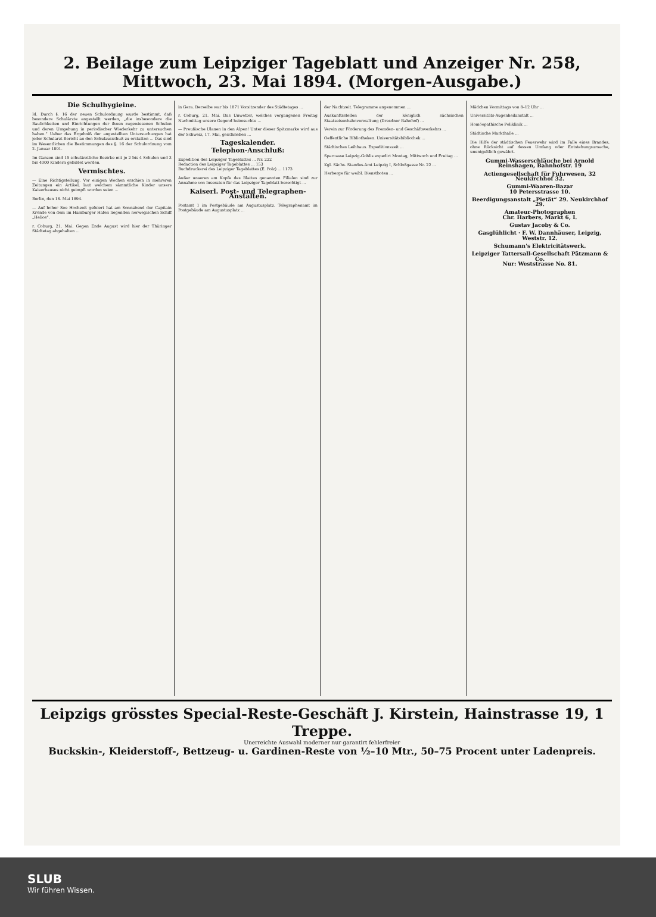2. Beilage zum Leipziger Tageblatt und Anzeiger Nr. 258, Mittwoch, 23. Mai 1894. (Morgen-Ausgabe.)
Die Schulhygieine.
Id. Durch §. 16 der neuen Schulordnung wurde bestimmt, daß besondere Schulärzte angestellt werden, „die insbesondere die Baulichkeiten und Einrichtungen der ihnen zugewiesenen Schulen und deren Umgebung in periodischer Wiederkehr zu untersuchen haben.“ Ueber das Ergebniß der angestellten Untersuchungen hat jeder Schularzt Bericht an den Schulausschuß zu erstatten ... Das sind im Wesentlichen die Bestimmungen des §. 16 der Schulordnung vom 2. Januar 1891.
Im Ganzen sind 15 schulärztliche Bezirke mit je 2 bis 4 Schulen und 3 bis 4000 Kindern gebildet worden.
Vermischtes.
— Eine Richtigstellung. Vor einigen Wochen erschien in mehreren Zeitungen ein Artikel, laut welchem sämmtliche Kinder unsers Kaiserhauses nicht geimpft worden seien ...
Berlin, den 18. Mai 1894.
— Auf hoher See Hochzeit gefeiert hat am Sonnabend der Capitain Krönde von dem im Hamburger Hafen liegenden norwegischen Schiff „Helios“.
r. Coburg, 21. Mai. Gegen Ende August wird hier der Thüringer Städtetag abgehalten ...
in Gera. Derselbe war bis 1871 Vorsitzender des Städtetages ...
r. Coburg, 21. Mai. Das Unwetter, welches vergangenen Freitag Nachmittag unsere Gegend heimsuchte ...
— Preußische Ulanen in den Alpen! Unter dieser Spitzmarke wird aus der Schweiz, 17. Mai, geschrieben ...
Tageskalender.
Telephon-Anschluß:
Expedition des Leipziger Tageblattes ... Nr. 222
Redaction des Leipziger Tageblattes ... 153
Buchdruckerei des Leipziger Tageblattes (E. Polz) ... 1173
Außer unseren am Kopfe des Blattes genannten Filialen sind zur Annahme von Inseraten für das Leipziger Tageblatt berechtigt ...
Kaiserl. Post- und Telegraphen-Anstalten.
Postamt 1 im Postgebäude am Augustusplatz. Telegraphenamt im Postgebäude am Augustusplatz ...
der Nachtzeit. Telegramme angenommen ...
Auskunftsstellen der königlich sächsischen Staatseisenbahnverwaltung (Dresdner Bahnhof) ...
Verein zur Förderung des Fremden- und Geschäftsverkehrs ...
Oeffentliche Bibliotheken. Universitätsbibliothek ...
Städtisches Leihhaus. Expeditionszeit ...
Sparcasse Leipzig-Gohlis expedirt Montag, Mittwoch und Freitag ...
Kgl. Sächs. Standes-Amt Leipzig I, Schloßgasse Nr. 22 ...
Herberge für weibl. Dienstboten ...
Mädchen Vormittags von 8–12 Uhr ...
Universitäts-Augenheilanstalt ...
Homöopathische Poliklinik ...
Städtische Markthalle ...
Die Hilfe der städtischen Feuerwehr wird im Falle eines Brandes, ohne Rücksicht auf dessen Umfang oder Entstehungsursache, unentgeltlich gewährt.
Gummi-Wasserschläuche bei Arnold Reinshagen, Bahnhofstr. 19
Actiengesellschaft für Fuhrwesen, 32 Neukirchhof 32.
Gummi-Waaren-Bazar
10 Petersstrasse 10.
Beerdigungsanstalt „Pietät“ 29. Neukirchhof 29.
Amateur-Photographen
Chr. Harbers, Markt 6, I.
Gustav Jacoby & Co.
Gasglühlicht · F. W. Dannhäuser, Leipzig, Weststr. 12.
Schumann's Elektricitätswerk.
Leipziger Tattersall-Gesellschaft Pätzmann & Co.
Nur: Weststrasse No. 81.
Leipzigs grösstes Special-Reste-Geschäft J. Kirstein, Hainstrasse 19, 1 Treppe.
Unerreichte Auswahl moderner nur garantirt fehlerfreier
Buckskin-, Kleiderstoff-, Bettzeug- u. Gardinen-Reste von ½–10 Mtr., 50–75 Procent unter Ladenpreis.
SLUB
Wir führen Wissen.